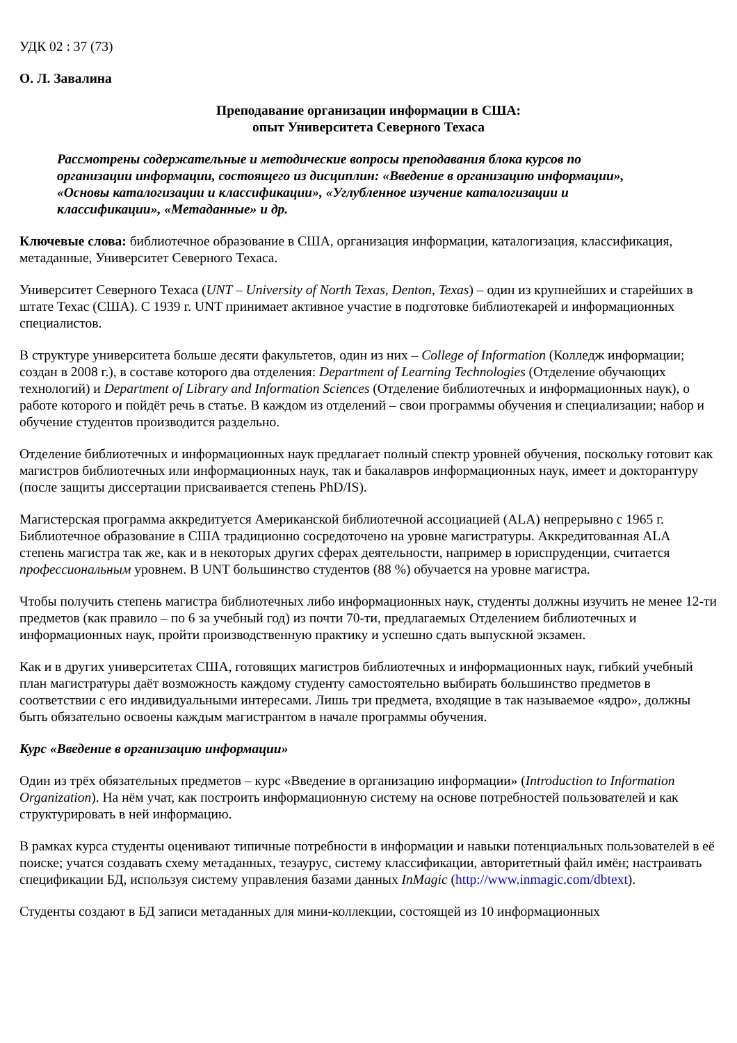УДК 02 : 37 (73)
О. Л. Завалина
Преподавание организации информации в США:
опыт Университета Северного Техаса
Рассмотрены содержательные и методические вопросы преподавания блока курсов по организации информации, состоящего из дисциплин: «Введение в организацию информации», «Основы каталогизации и классификации», «Углубленное изучение каталогизации и классификации», «Метаданные» и др.
Ключевые слова: библиотечное образование в США, организация информации, каталогизация, классификация, метаданные, Университет Северного Техаса.
Университет Северного Техаса (UNT – University of North Texas, Denton, Texas) – один из крупнейших и старейших в штате Техас (США). С 1939 г. UNT принимает активное участие в подготовке библиотекарей и информационных специалистов.
В структуре университета больше десяти факультетов, один из них – College of Information (Колледж информации; создан в 2008 г.), в составе которого два отделения: Department of Learning Technologies (Отделение обучающих технологий) и Department of Library and Information Sciences (Отделение библиотечных и информационных наук), о работе которого и пойдёт речь в статье. В каждом из отделений – свои программы обучения и специализации; набор и обучение студентов производится раздельно.
Отделение библиотечных и информационных наук предлагает полный спектр уровней обучения, поскольку готовит как магистров библиотечных или информационных наук, так и бакалавров информационных наук, имеет и докторантуру (после защиты диссертации присваивается степень PhD/IS).
Магистерская программа аккредитуется Американской библиотечной ассоциацией (ALA) непрерывно с 1965 г. Библиотечное образование в США традиционно сосредоточено на уровне магистратуры. Аккредитованная ALA степень магистра так же, как и в некоторых других сферах деятельности, например в юриспруденции, считается профессиональным уровнем. В UNT большинство студентов (88 %) обучается на уровне магистра.
Чтобы получить степень магистра библиотечных либо информационных наук, студенты должны изучить не менее 12-ти предметов (как правило – по 6 за учебный год) из почти 70-ти, предлагаемых Отделением библиотечных и информационных наук, пройти производственную практику и успешно сдать выпускной экзамен.
Как и в других университетах США, готовящих магистров библиотечных и информационных наук, гибкий учебный план магистратуры даёт возможность каждому студенту самостоятельно выбирать большинство предметов в соответствии с его индивидуальными интересами. Лишь три предмета, входящие в так называемое «ядро», должны быть обязательно освоены каждым магистрантом в начале программы обучения.
Курс «Введение в организацию информации»
Один из трёх обязательных предметов – курс «Введение в организацию информации» (Introduction to Information Organization). На нём учат, как построить информационную систему на основе потребностей пользователей и как структурировать в ней информацию.
В рамках курса студенты оценивают типичные потребности в информации и навыки потенциальных пользователей в её поиске; учатся создавать схему метаданных, тезаурус, систему классификации, авторитетный файл имён; настраивать спецификации БД, используя систему управления базами данных InMagic (http://www.inmagic.com/dbtext).
Студенты создают в БД записи метаданных для мини-коллекции, состоящей из 10 информационных